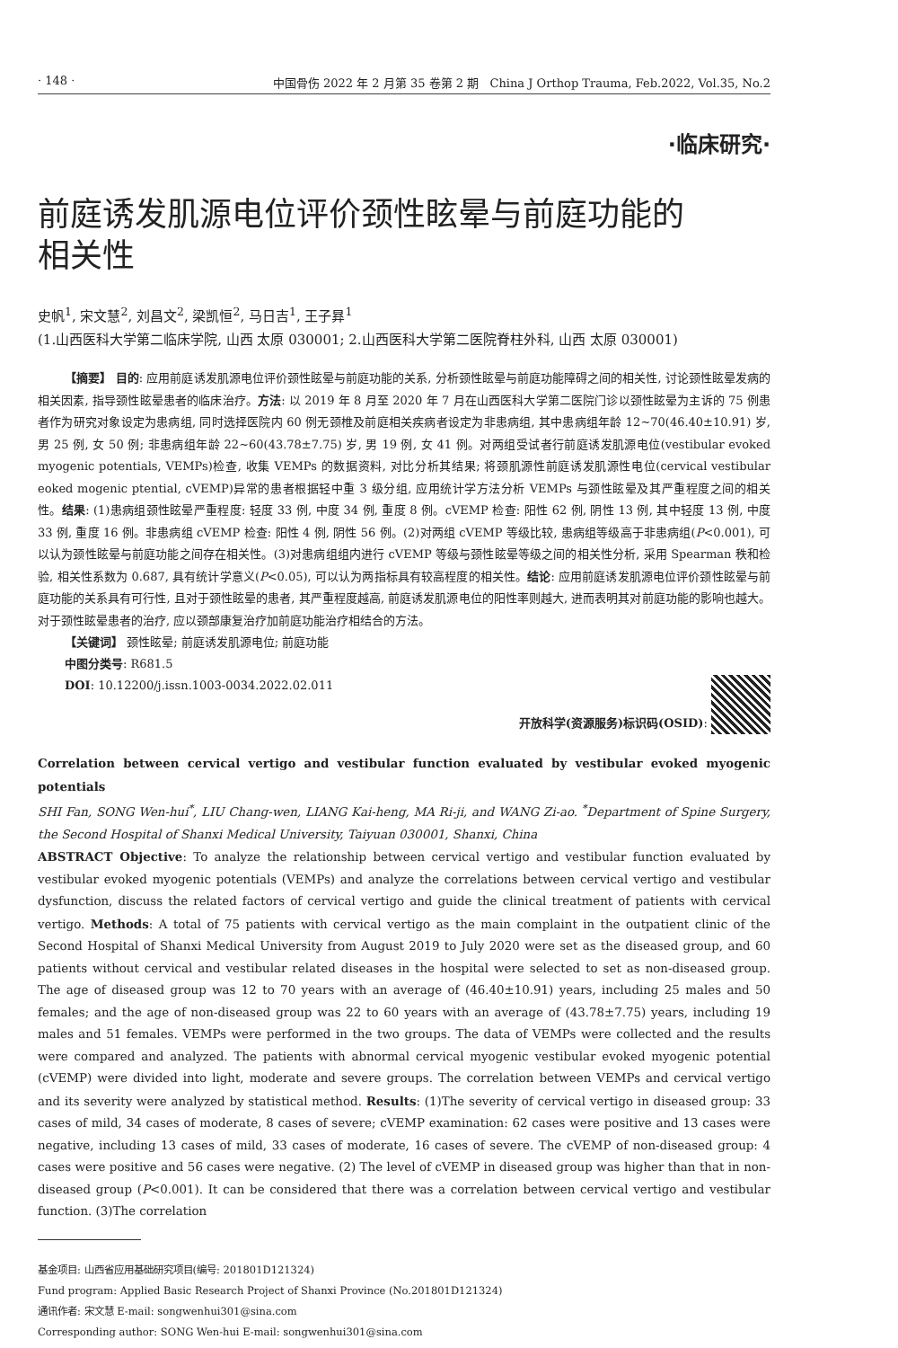· 148 · 中国骨伤 2022 年 2 月第 35 卷第 2 期 China J Orthop Trauma, Feb.2022, Vol.35, No.2
·临床研究·
前庭诱发肌源电位评价颈性眩晕与前庭功能的
相关性
史帆<sup>1</sup>, 宋文慧<sup>2</sup>, 刘昌文<sup>2</sup>, 梁凯恒<sup>2</sup>, 马日吉<sup>1</sup>, 王子昪<sup>1</sup>
(1.山西医科大学第二临床学院, 山西 太原 030001; 2.山西医科大学第二医院脊柱外科, 山西 太原 030001)
【摘要】 目的: 应用前庭诱发肌源电位评价颈性眩晕与前庭功能的关系, 分析颈性眩晕与前庭功能障碍之间的相关性, 讨论颈性眩晕发病的相关因素, 指导颈性眩晕患者的临床治疗。方法: 以 2019 年 8 月至 2020 年 7 月在山西医科大学第二医院门诊以颈性眩晕为主诉的 75 例患者作为研究对象设定为患病组, 同时选择医院内 60 例无颈椎及前庭相关疾病者设定为非患病组, 其中患病组年龄 12~70(46.40±10.91) 岁, 男 25 例, 女 50 例; 非患病组年龄 22~60(43.78±7.75) 岁, 男 19 例, 女 41 例。对两组受试者行前庭诱发肌源电位(vestibular evoked myogenic potentials, VEMPs)检查, 收集 VEMPs 的数据资料, 对比分析其结果; 将颈肌源性前庭诱发肌源性电位(cervical vestibular eoked mogenic ptential, cVEMP)异常的患者根据轻中重 3 级分组, 应用统计学方法分析 VEMPs 与颈性眩晕及其严重程度之间的相关性。结果: (1)患病组颈性眩晕严重程度: 轻度 33 例, 中度 34 例, 重度 8 例。cVEMP 检查: 阳性 62 例, 阴性 13 例, 其中轻度 13 例, 中度 33 例, 重度 16 例。非患病组 cVEMP 检查: 阳性 4 例, 阴性 56 例。(2)对两组 cVEMP 等级比较, 患病组等级高于非患病组(P<0.001), 可以认为颈性眩晕与前庭功能之间存在相关性。(3)对患病组组内进行 cVEMP 等级与颈性眩晕等级之间的相关性分析, 采用 Spearman 秩和检验, 相关性系数为 0.687, 具有统计学意义(P<0.05), 可以认为两指标具有较高程度的相关性。结论: 应用前庭诱发肌源电位评价颈性眩晕与前庭功能的关系具有可行性, 且对于颈性眩晕的患者, 其严重程度越高, 前庭诱发肌源电位的阳性率则越大, 进而表明其对前庭功能的影响也越大。对于颈性眩晕患者的治疗, 应以颈部康复治疗加前庭功能治疗相结合的方法。
【关键词】 颈性眩晕; 前庭诱发肌源电位; 前庭功能
中图分类号: R681.5
DOI: 10.12200/j.issn.1003-0034.2022.02.011 开放科学(资源服务)标识码(OSID):
Correlation between cervical vertigo and vestibular function evaluated by vestibular evoked myogenic potentials
SHI Fan, SONG Wen-hui<sup>*</sup>, LIU Chang-wen, LIANG Kai-heng, MA Ri-ji, and WANG Zi-ao. <sup>*</sup>Department of Spine Surgery, the Second Hospital of Shanxi Medical University, Taiyuan 030001, Shanxi, China
ABSTRACT Objective: To analyze the relationship between cervical vertigo and vestibular function evaluated by vestibular evoked myogenic potentials (VEMPs) and analyze the correlations between cervical vertigo and vestibular dysfunction, discuss the related factors of cervical vertigo and guide the clinical treatment of patients with cervical vertigo. Methods: A total of 75 patients with cervical vertigo as the main complaint in the outpatient clinic of the Second Hospital of Shanxi Medical University from August 2019 to July 2020 were set as the diseased group, and 60 patients without cervical and vestibular related diseases in the hospital were selected to set as non-diseased group. The age of diseased group was 12 to 70 years with an average of (46.40±10.91) years, including 25 males and 50 females; and the age of non-diseased group was 22 to 60 years with an average of (43.78±7.75) years, including 19 males and 51 females. VEMPs were performed in the two groups. The data of VEMPs were collected and the results were compared and analyzed. The patients with abnormal cervical myogenic vestibular evoked myogenic potential (cVEMP) were divided into light, moderate and severe groups. The correlation between VEMPs and cervical vertigo and its severity were analyzed by statistical method. Results: (1)The severity of cervical vertigo in diseased group: 33 cases of mild, 34 cases of moderate, 8 cases of severe; cVEMP examination: 62 cases were positive and 13 cases were negative, including 13 cases of mild, 33 cases of moderate, 16 cases of severe. The cVEMP of non-diseased group: 4 cases were positive and 56 cases were negative. (2) The level of cVEMP in diseased group was higher than that in non-diseased group (P<0.001). It can be considered that there was a correlation between cervical vertigo and vestibular function. (3)The correlation
基金项目: 山西省应用基础研究项目(编号: 201801D121324)
Fund program: Applied Basic Research Project of Shanxi Province (No.201801D121324)
通讯作者: 宋文慧 E-mail: songwenhui301@sina.com
Corresponding author: SONG Wen-hui E-mail: songwenhui301@sina.com